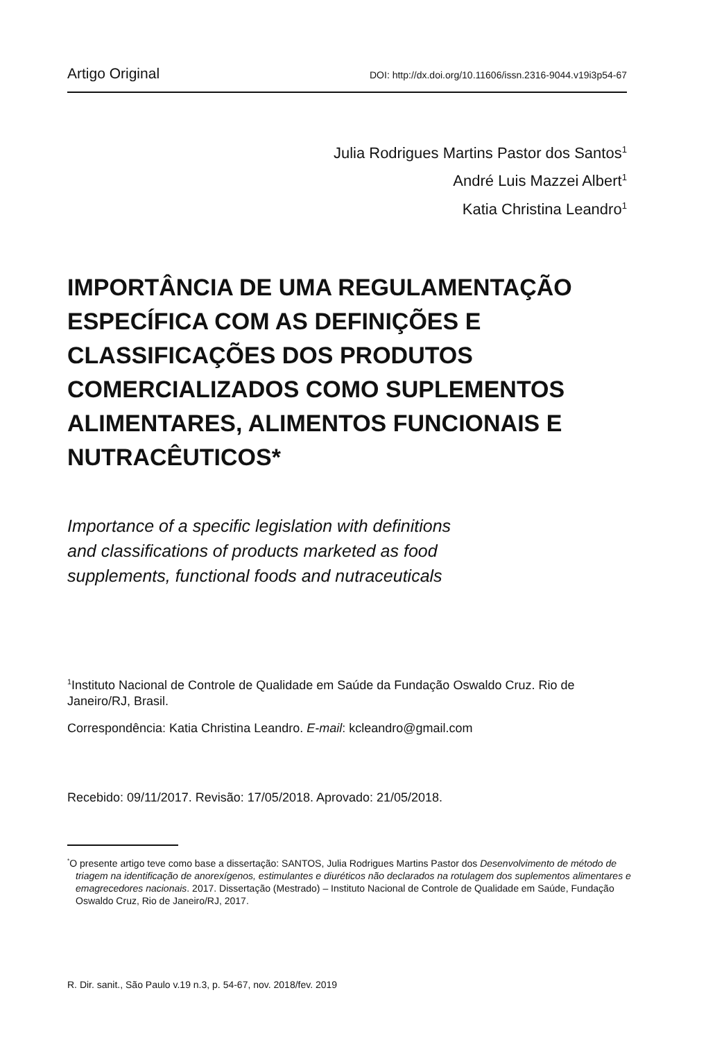Artigo Original DOI: http://dx.doi.org/10.11606/issn.2316-9044.v19i3p54-67
Julia Rodrigues Martins Pastor dos Santos<sup>1</sup>
André Luis Mazzei Albert<sup>1</sup>
Katia Christina Leandro<sup>1</sup>
IMPORTÂNCIA DE UMA REGULAMENTAÇÃO ESPECÍFICA COM AS DEFINIÇÕES E CLASSIFICAÇÕES DOS PRODUTOS COMERCIALIZADOS COMO SUPLEMENTOS ALIMENTARES, ALIMENTOS FUNCIONAIS E NUTRACÊUTICOS*
Importance of a specific legislation with definitions
and classifications of products marketed as food
supplements, functional foods and nutraceuticals
<sup>1</sup> Instituto Nacional de Controle de Qualidade em Saúde da Fundação Oswaldo Cruz. Rio de Janeiro/RJ, Brasil.
Correspondência: Katia Christina Leandro. E-mail: kcleandro@gmail.com
Recebido: 09/11/2017. Revisão: 17/05/2018. Aprovado: 21/05/2018.
<sup>*</sup> O presente artigo teve como base a dissertação: SANTOS, Julia Rodrigues Martins Pastor dos Desenvolvimento de método de triagem na identificação de anorexígenos, estimulantes e diuréticos não declarados na rotulagem dos suplementos alimentares e emagrecedores nacionais. 2017. Dissertação (Mestrado) – Instituto Nacional de Controle de Qualidade em Saúde, Fundação Oswaldo Cruz, Rio de Janeiro/RJ, 2017.
R. Dir. sanit., São Paulo v.19 n.3, p. 54-67, nov. 2018/fev. 2019